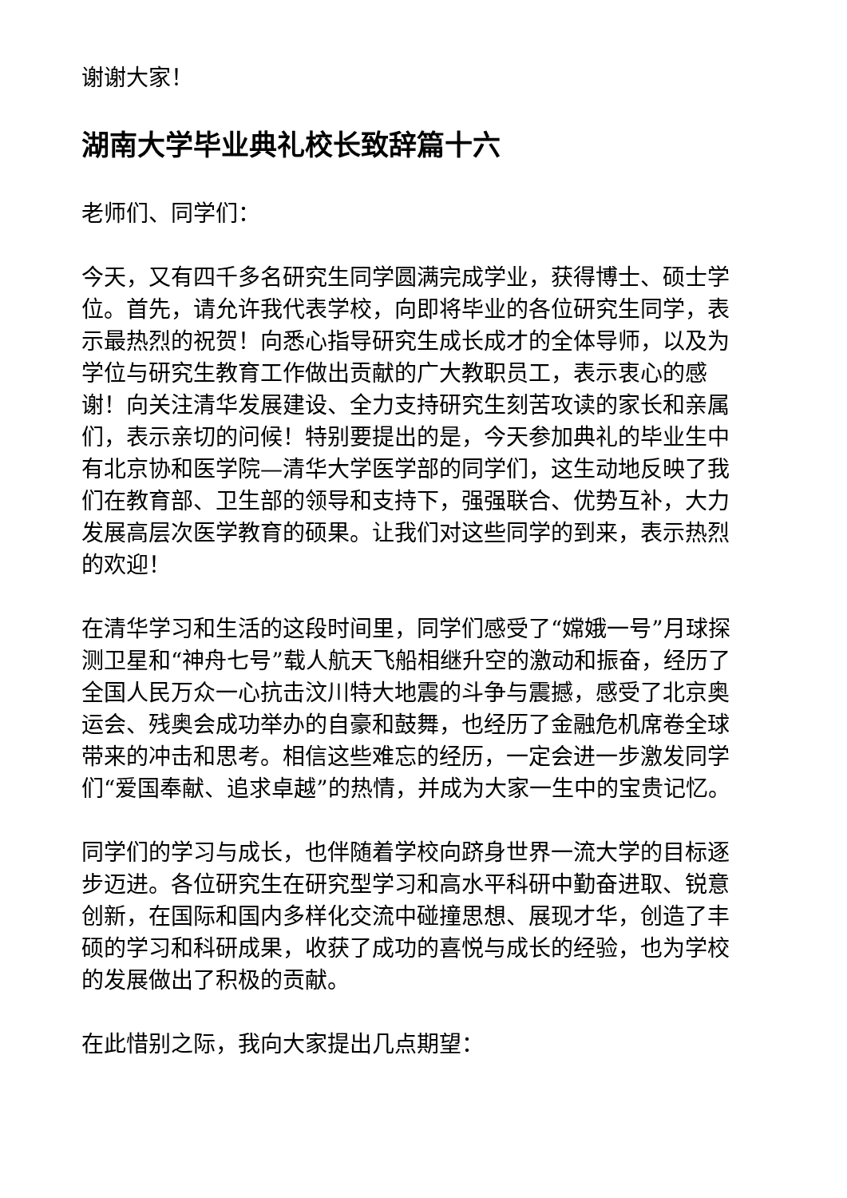谢谢大家！
湖南大学毕业典礼校长致辞篇十六
老师们、同学们：
今天，又有四千多名研究生同学圆满完成学业，获得博士、硕士学位。首先，请允许我代表学校，向即将毕业的各位研究生同学，表示最热烈的祝贺！向悉心指导研究生成长成才的全体导师，以及为学位与研究生教育工作做出贡献的广大教职员工，表示衷心的感谢！向关注清华发展建设、全力支持研究生刻苦攻读的家长和亲属们，表示亲切的问候！特别要提出的是，今天参加典礼的毕业生中有北京协和医学院—清华大学医学部的同学们，这生动地反映了我们在教育部、卫生部的领导和支持下，强强联合、优势互补，大力发展高层次医学教育的硕果。让我们对这些同学的到来，表示热烈的欢迎！
在清华学习和生活的这段时间里，同学们感受了“嫦娥一号”月球探测卫星和“神舟七号”载人航天飞船相继升空的激动和振奋，经历了全国人民万众一心抗击汶川特大地震的斗争与震撼，感受了北京奥运会、残奥会成功举办的自豪和鼓舞，也经历了金融危机席卷全球带来的冲击和思考。相信这些难忘的经历，一定会进一步激发同学们“爱国奉献、追求卓越”的热情，并成为大家一生中的宝贵记忆。
同学们的学习与成长，也伴随着学校向跻身世界一流大学的目标逐步迈进。各位研究生在研究型学习和高水平科研中勤奋进取、锐意创新，在国际和国内多样化交流中碰撞思想、展现才华，创造了丰硕的学习和科研成果，收获了成功的喜悦与成长的经验，也为学校的发展做出了积极的贡献。
在此惜别之际，我向大家提出几点期望：